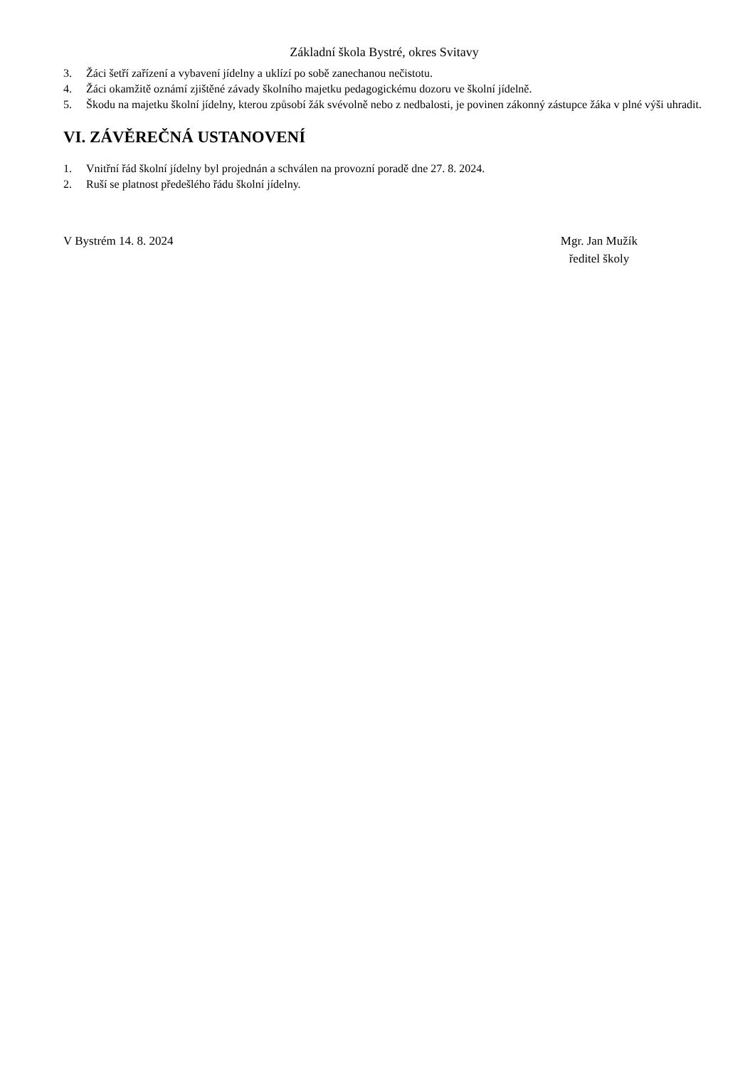Základní škola Bystré, okres Svitavy
3. Žáci šetří zařízení a vybavení jídelny a uklízí po sobě zanechanou nečistotu.
4. Žáci okamžitě oznámí zjištěné závady školního majetku pedagogickému dozoru ve školní jídelně.
5. Škodu na majetku školní jídelny, kterou způsobí žák svévolně nebo z nedbalosti, je povinen zákonný zástupce žáka v plné výši uhradit.
VI. ZÁVĚREČNÁ USTANOVENÍ
1. Vnitřní řád školní jídelny byl projednán a schválen na provozní poradě dne 27. 8. 2024.
2. Ruší se platnost předešlého řádu školní jídelny.
V Bystrém 14. 8. 2024 Mgr. Jan Mužík
ředitel školy